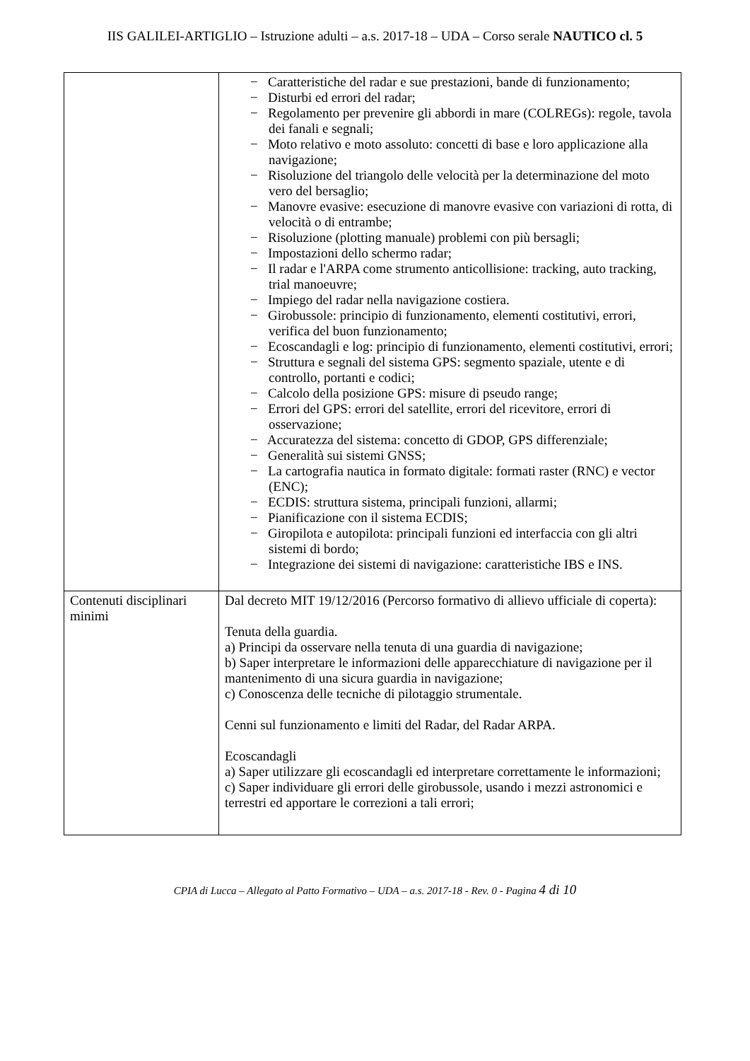IIS GALILEI-ARTIGLIO – Istruzione adulti – a.s. 2017-18 – UDA – Corso serale NAUTICO cl. 5
| | − Caratteristiche del radar e sue prestazioni, bande di funzionamento; − Disturbi ed errori del radar; − Regolamento per prevenire gli abbordi in mare (COLREGs): regole, tavola dei fanali e segnali; − Moto relativo e moto assoluto: concetti di base e loro applicazione alla navigazione; − Risoluzione del triangolo delle velocità per la determinazione del moto vero del bersaglio; − Manovre evasive: esecuzione di manovre evasive con variazioni di rotta, di velocità o di entrambe; − Risoluzione (plotting manuale) problemi con più bersagli; − Impostazioni dello schermo radar; − Il radar e l'ARPA come strumento anticollisione: tracking, auto tracking, trial manoeuvre; − Impiego del radar nella navigazione costiera. − Girobussole: principio di funzionamento, elementi costitutivi, errori, verifica del buon funzionamento; − Ecoscandagli e log: principio di funzionamento, elementi costitutivi, errori; − Struttura e segnali del sistema GPS: segmento spaziale, utente e di controllo, portanti e codici; − Calcolo della posizione GPS: misure di pseudo range; − Errori del GPS: errori del satellite, errori del ricevitore, errori di osservazione; − Accuratezza del sistema: concetto di GDOP, GPS differenziale; − Generalità sui sistemi GNSS; − La cartografia nautica in formato digitale: formati raster (RNC) e vector (ENC); − ECDIS: struttura sistema, principali funzioni, allarmi; − Pianificazione con il sistema ECDIS; − Giropilota e autopilota: principali funzioni ed interfaccia con gli altri sistemi di bordo; − Integrazione dei sistemi di navigazione: caratteristiche IBS e INS. |
| Contenuti disciplinari minimi | Dal decreto MIT 19/12/2016 (Percorso formativo di allievo ufficiale di coperta): Tenuta della guardia. a) Principi da osservare nella tenuta di una guardia di navigazione; b) Saper interpretare le informazioni delle apparecchiature di navigazione per il mantenimento di una sicura guardia in navigazione; c) Conoscenza delle tecniche di pilotaggio strumentale. Cenni sul funzionamento e limiti del Radar, del Radar ARPA. Ecoscandagli a) Saper utilizzare gli ecoscandagli ed interpretare correttamente le informazioni; c) Saper individuare gli errori delle girobussole, usando i mezzi astronomici e terrestri ed apportare le correzioni a tali errori; |
CPIA di Lucca – Allegato al Patto Formativo – UDA – a.s. 2017-18 - Rev. 0 - Pagina 4 di 10